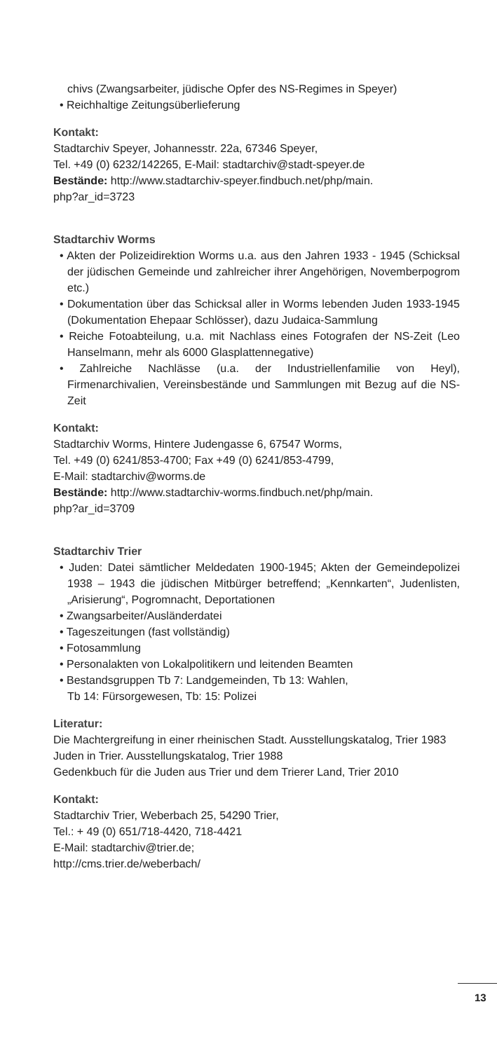chivs (Zwangsarbeiter, jüdische Opfer des NS-Regimes in Speyer)
• Reichhaltige Zeitungsüberlieferung
Kontakt:
Stadtarchiv Speyer, Johannesstr. 22a, 67346 Speyer,
Tel. +49 (0) 6232/142265, E-Mail: stadtarchiv@stadt-speyer.de
Bestände: http://www.stadtarchiv-speyer.findbuch.net/php/main.
php?ar_id=3723
Stadtarchiv Worms
• Akten der Polizeidirektion Worms u.a. aus den Jahren 1933 - 1945 (Schicksal der jüdischen Gemeinde und zahlreicher ihrer Angehörigen, Novemberpogrom etc.)
• Dokumentation über das Schicksal aller in Worms lebenden Juden 1933-1945 (Dokumentation Ehepaar Schlösser), dazu Judaica-Sammlung
• Reiche Fotoabteilung, u.a. mit Nachlass eines Fotografen der NS-Zeit (Leo Hanselmann, mehr als 6000 Glasplattennegative)
• Zahlreiche Nachlässe (u.a. der Industriellenfamilie von Heyl), Firmenarchivalien, Vereinsbestände und Sammlungen mit Bezug auf die NS-Zeit
Kontakt:
Stadtarchiv Worms, Hintere Judengasse 6, 67547 Worms,
Tel. +49 (0) 6241/853-4700; Fax +49 (0) 6241/853-4799,
E-Mail: stadtarchiv@worms.de
Bestände: http://www.stadtarchiv-worms.findbuch.net/php/main.
php?ar_id=3709
Stadtarchiv Trier
• Juden: Datei sämtlicher Meldedaten 1900-1945; Akten der Gemeindepolizei 1938 – 1943 die jüdischen Mitbürger betreffend; „Kennkarten“, Judenlisten, „Arisierung“, Pogromnacht, Deportationen
• Zwangsarbeiter/Ausländerdatei
• Tageszeitungen (fast vollständig)
• Fotosammlung
• Personalakten von Lokalpolitikern und leitenden Beamten
• Bestandsgruppen Tb 7: Landgemeinden, Tb 13: Wahlen,
Tb 14: Fürsorgewesen, Tb: 15: Polizei
Literatur:
Die Machtergreifung in einer rheinischen Stadt. Ausstellungskatalog, Trier 1983
Juden in Trier. Ausstellungskatalog, Trier 1988
Gedenkbuch für die Juden aus Trier und dem Trierer Land, Trier 2010
Kontakt:
Stadtarchiv Trier, Weberbach 25, 54290 Trier,
Tel.: + 49 (0) 651/718-4420, 718-4421
E-Mail: stadtarchiv@trier.de;
http://cms.trier.de/weberbach/
13